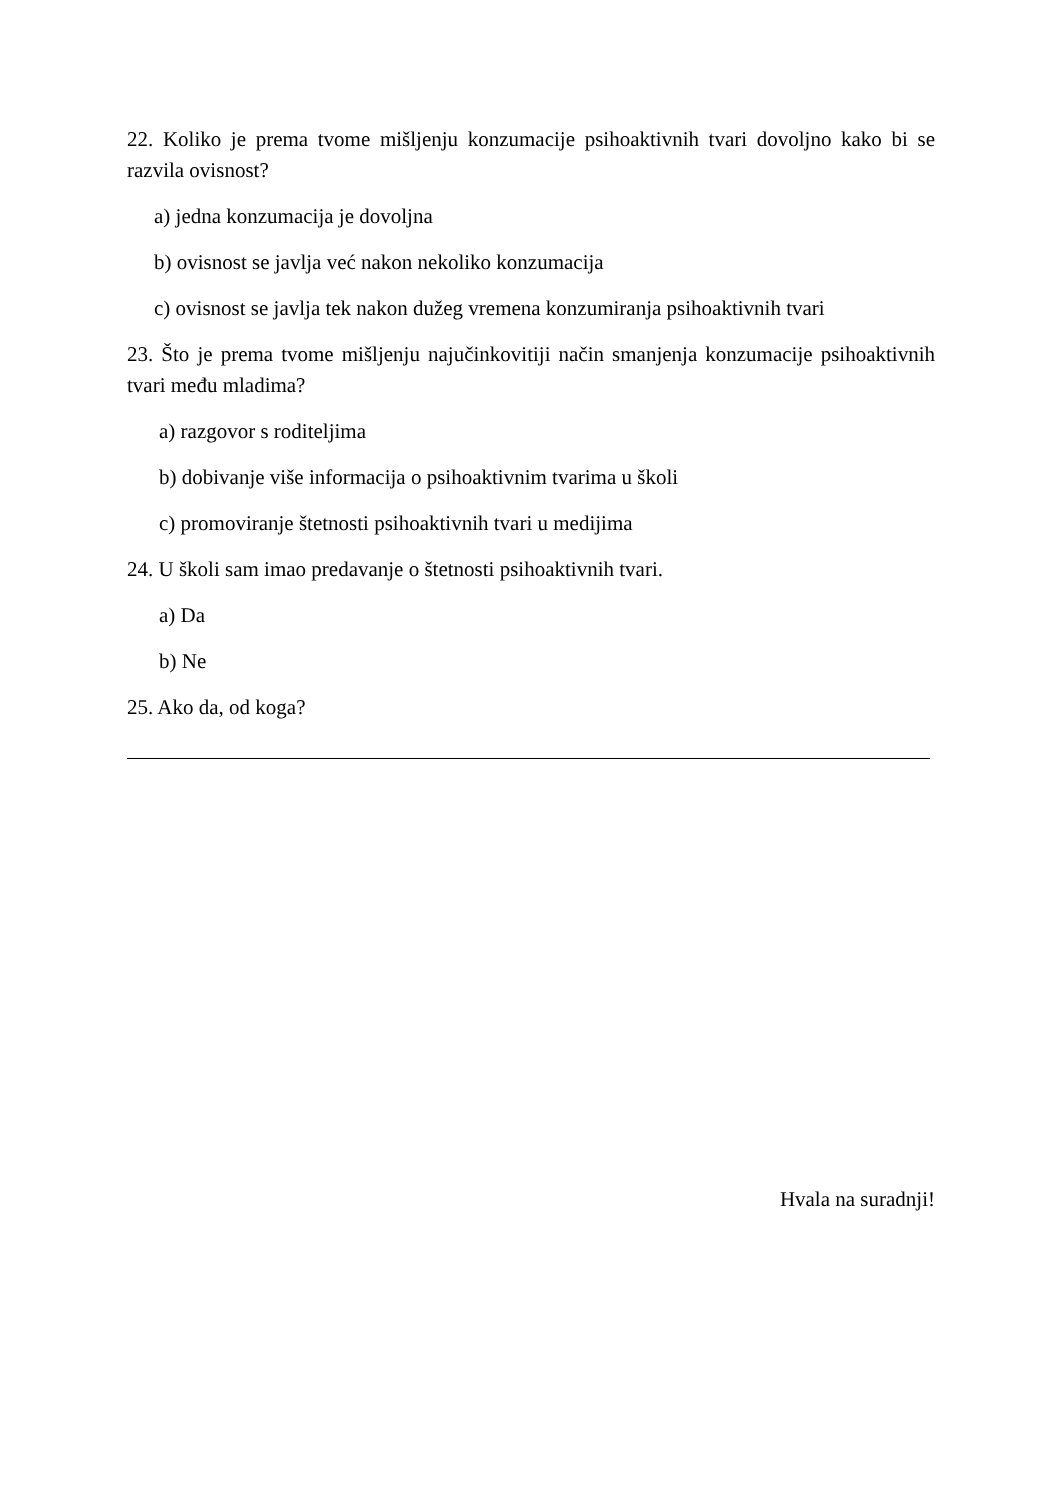22. Koliko je prema tvome mišljenju konzumacije psihoaktivnih tvari dovoljno kako bi se razvila ovisnost?
a) jedna konzumacija je dovoljna
b) ovisnost se javlja već nakon nekoliko konzumacija
c) ovisnost se javlja tek nakon dužeg vremena konzumiranja psihoaktivnih tvari
23. Što je prema tvome mišljenju najučinkovitiji način smanjenja konzumacije psihoaktivnih tvari među mladima?
a) razgovor s roditeljima
b) dobivanje više informacija o psihoaktivnim tvarima u školi
c) promoviranje štetnosti psihoaktivnih tvari u medijima
24. U školi sam imao predavanje o štetnosti psihoaktivnih tvari.
a) Da
b) Ne
25. Ako da, od koga?
Hvala na suradnji!